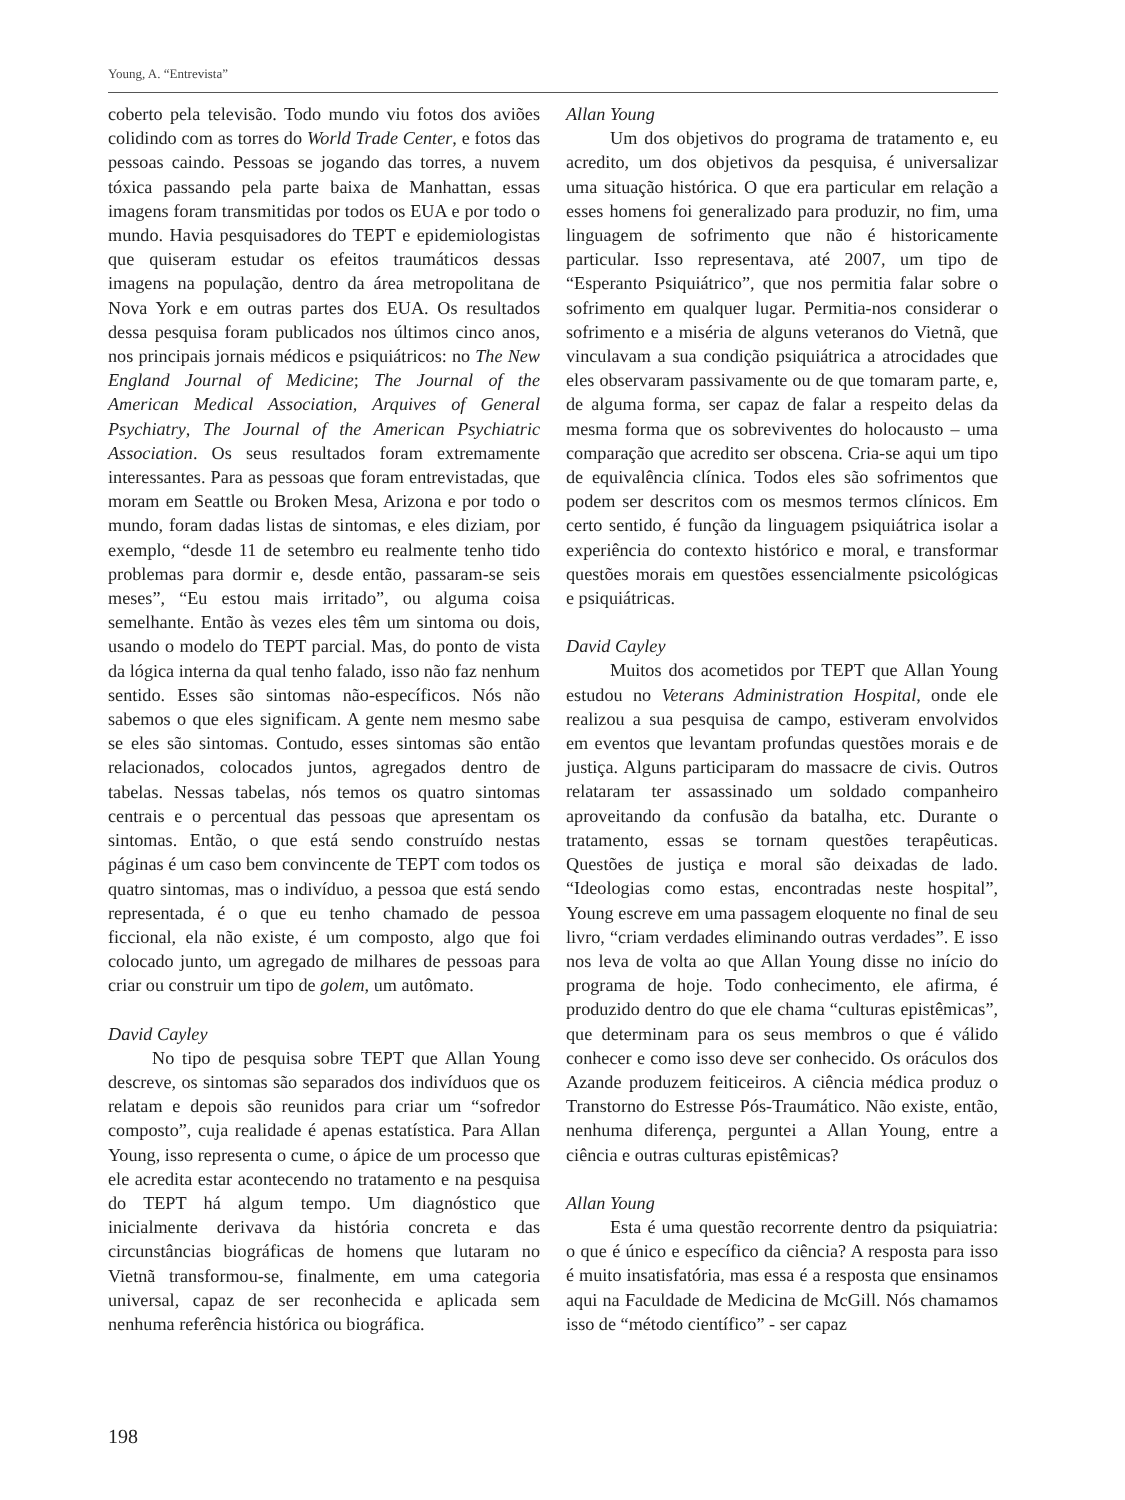Young, A. “Entrevista”
coberto pela televisão. Todo mundo viu fotos dos aviões colidindo com as torres do World Trade Center, e fotos das pessoas caindo. Pessoas se jogando das torres, a nuvem tóxica passando pela parte baixa de Manhattan, essas imagens foram transmitidas por todos os EUA e por todo o mundo. Havia pesquisadores do TEPT e epidemiologistas que quiseram estudar os efeitos traumáticos dessas imagens na população, dentro da área metropolitana de Nova York e em outras partes dos EUA. Os resultados dessa pesquisa foram publicados nos últimos cinco anos, nos principais jornais médicos e psiquiátricos: no The New England Journal of Medicine; The Journal of the American Medical Association, Arquives of General Psychiatry, The Journal of the American Psychiatric Association. Os seus resultados foram extremamente interessantes. Para as pessoas que foram entrevistadas, que moram em Seattle ou Broken Mesa, Arizona e por todo o mundo, foram dadas listas de sintomas, e eles diziam, por exemplo, “desde 11 de setembro eu realmente tenho tido problemas para dormir e, desde então, passaram-se seis meses”, “Eu estou mais irritado”, ou alguma coisa semelhante. Então às vezes eles têm um sintoma ou dois, usando o modelo do TEPT parcial. Mas, do ponto de vista da lógica interna da qual tenho falado, isso não faz nenhum sentido. Esses são sintomas não-específicos. Nós não sabemos o que eles significam. A gente nem mesmo sabe se eles são sintomas. Contudo, esses sintomas são então relacionados, colocados juntos, agregados dentro de tabelas. Nessas tabelas, nós temos os quatro sintomas centrais e o percentual das pessoas que apresentam os sintomas. Então, o que está sendo construído nestas páginas é um caso bem convincente de TEPT com todos os quatro sintomas, mas o indivíduo, a pessoa que está sendo representada, é o que eu tenho chamado de pessoa ficcional, ela não existe, é um composto, algo que foi colocado junto, um agregado de milhares de pessoas para criar ou construir um tipo de golem, um autômato.
David Cayley
No tipo de pesquisa sobre TEPT que Allan Young descreve, os sintomas são separados dos indivíduos que os relatam e depois são reunidos para criar um “sofredor composto”, cuja realidade é apenas estatística. Para Allan Young, isso representa o cume, o ápice de um processo que ele acredita estar acontecendo no tratamento e na pesquisa do TEPT há algum tempo. Um diagnóstico que inicialmente derivava da história concreta e das circunstâncias biográficas de homens que lutaram no Vietnã transformou-se, finalmente, em uma categoria universal, capaz de ser reconhecida e aplicada sem nenhuma referência histórica ou biográfica.
Allan Young
Um dos objetivos do programa de tratamento e, eu acredito, um dos objetivos da pesquisa, é universalizar uma situação histórica. O que era particular em relação a esses homens foi generalizado para produzir, no fim, uma linguagem de sofrimento que não é historicamente particular. Isso representava, até 2007, um tipo de “Esperanto Psiquiátrico”, que nos permitia falar sobre o sofrimento em qualquer lugar. Permitia-nos considerar o sofrimento e a miséria de alguns veteranos do Vietnã, que vinculavam a sua condição psiquiátrica a atrocidades que eles observaram passivamente ou de que tomaram parte, e, de alguma forma, ser capaz de falar a respeito delas da mesma forma que os sobreviventes do holocausto – uma comparação que acredito ser obscena. Cria-se aqui um tipo de equivalência clínica. Todos eles são sofrimentos que podem ser descritos com os mesmos termos clínicos. Em certo sentido, é função da linguagem psiquiátrica isolar a experiência do contexto histórico e moral, e transformar questões morais em questões essencialmente psicológicas e psiquiátricas.
David Cayley
Muitos dos acometidos por TEPT que Allan Young estudou no Veterans Administration Hospital, onde ele realizou a sua pesquisa de campo, estiveram envolvidos em eventos que levantam profundas questões morais e de justiça. Alguns participaram do massacre de civis. Outros relataram ter assassinado um soldado companheiro aproveitando da confusão da batalha, etc. Durante o tratamento, essas se tornam questões terapêuticas. Questões de justiça e moral são deixadas de lado. “Ideologias como estas, encontradas neste hospital”, Young escreve em uma passagem eloquente no final de seu livro, “criam verdades eliminando outras verdades”. E isso nos leva de volta ao que Allan Young disse no início do programa de hoje. Todo conhecimento, ele afirma, é produzido dentro do que ele chama “culturas epistêmicas”, que determinam para os seus membros o que é válido conhecer e como isso deve ser conhecido. Os oráculos dos Azande produzem feiticeiros. A ciência médica produz o Transtorno do Estresse Pós-Traumático. Não existe, então, nenhuma diferença, perguntei a Allan Young, entre a ciência e outras culturas epistêmicas?
Allan Young
Esta é uma questão recorrente dentro da psiquiatria: o que é único e específico da ciência? A resposta para isso é muito insatisfatória, mas essa é a resposta que ensinamos aqui na Faculdade de Medicina de McGill. Nós chamamos isso de “método científico” - ser capaz
198